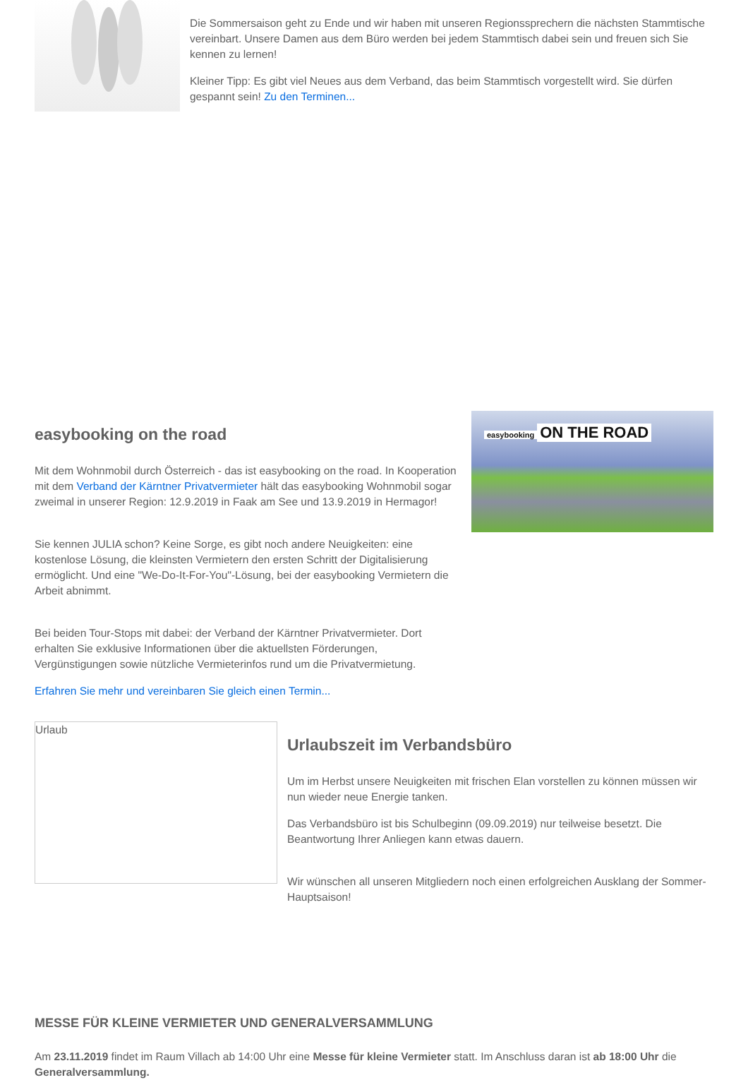Die Sommersaison geht zu Ende und wir haben mit unseren Regionssprechern die nächsten Stammtische vereinbart. Unsere Damen aus dem Büro werden bei jedem Stammtisch dabei sein und freuen sich Sie kennen zu lernen!
Kleiner Tipp: Es gibt viel Neues aus dem Verband, das beim Stammtisch vorgestellt wird. Sie dürfen gespannt sein! Zu den Terminen...
easybooking on the road
Mit dem Wohnmobil durch Österreich - das ist easybooking on the road. In Kooperation mit dem Verband der Kärntner Privatvermieter hält das easybooking Wohnmobil sogar zweimal in unserer Region: 12.9.2019 in Faak am See und 13.9.2019 in Hermagor!
Sie kennen JULIA schon? Keine Sorge, es gibt noch andere Neuigkeiten: eine kostenlose Lösung, die kleinsten Vermietern den ersten Schritt der Digitalisierung ermöglicht. Und eine "We-Do-It-For-You"-Lösung, bei der easybooking Vermietern die Arbeit abnimmt.
Bei beiden Tour-Stops mit dabei: der Verband der Kärntner Privatvermieter. Dort erhalten Sie exklusive Informationen über die aktuellsten Förderungen, Vergünstigungen sowie nützliche Vermieterinfos rund um die Privatvermietung.
Erfahren Sie mehr und vereinbaren Sie gleich einen Termin...
easybooking
ON THE ROAD
Urlaub
Urlaubszeit im Verbandsbüro
Um im Herbst unsere Neuigkeiten mit frischen Elan vorstellen zu können müssen wir nun wieder neue Energie tanken.
Das Verbandsbüro ist bis Schulbeginn (09.09.2019) nur teilweise besetzt. Die Beantwortung Ihrer Anliegen kann etwas dauern.
Wir wünschen all unseren Mitgliedern noch einen erfolgreichen Ausklang der Sommer-Hauptsaison!
MESSE FÜR KLEINE VERMIETER UND GENERALVERSAMMLUNG
Am 23.11.2019 findet im Raum Villach ab 14:00 Uhr eine Messe für kleine Vermieter statt. Im Anschluss daran ist ab 18:00 Uhr die Generalversammlung.